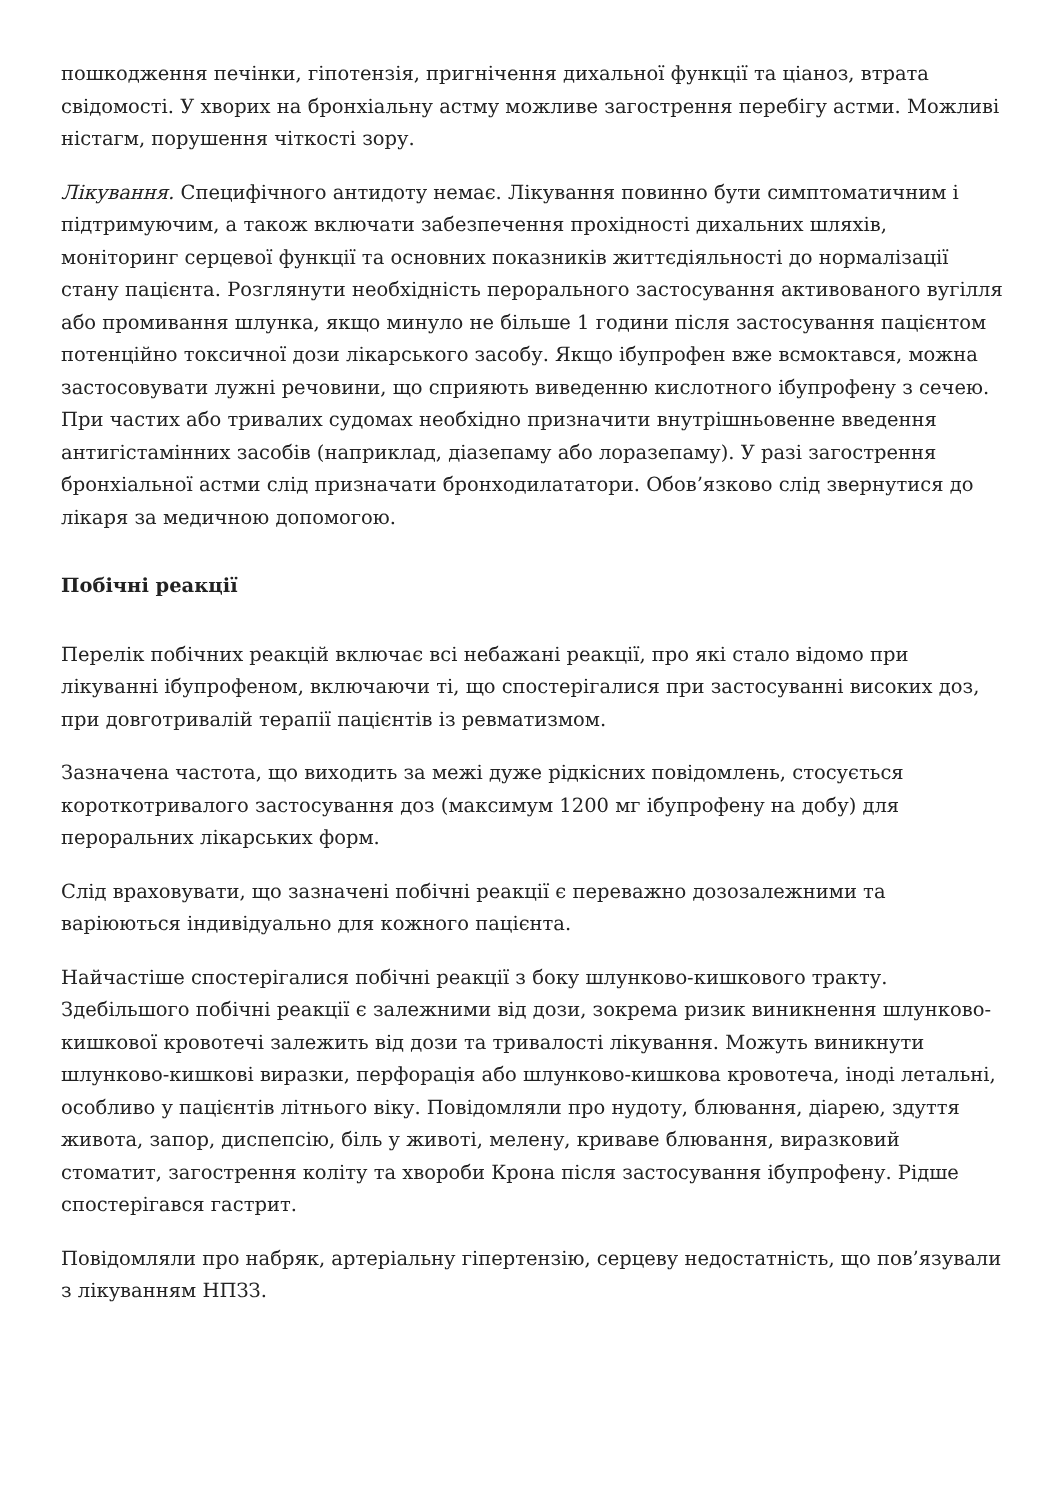пошкодження печінки, гіпотензія, пригнічення дихальної функції та ціаноз, втрата свідомості. У хворих на бронхіальну астму можливе загострення перебігу астми. Можливі ністагм, порушення чіткості зору.
Лікування. Специфічного антидоту немає. Лікування повинно бути симптоматичним і підтримуючим, а також включати забезпечення прохідності дихальних шляхів, моніторинг серцевої функції та основних показників життєдіяльності до нормалізації стану пацієнта. Розглянути необхідність перорального застосування активованого вугілля або промивання шлунка, якщо минуло не більше 1 години після застосування пацієнтом потенційно токсичної дози лікарського засобу. Якщо ібупрофен вже всмоктався, можна застосовувати лужні речовини, що сприяють виведенню кислотного ібупрофену з сечею. При частих або тривалих судомах необхідно призначити внутрішньовенне введення антигістамінних засобів (наприклад, діазепаму або лоразепаму). У разі загострення бронхіальної астми слід призначати бронходилататори. Обов’язково слід звернутися до лікаря за медичною допомогою.
Побічні реакції
Перелік побічних реакцій включає всі небажані реакції, про які стало відомо при лікуванні ібупрофеном, включаючи ті, що спостерігалися при застосуванні високих доз, при довготривалій терапії пацієнтів із ревматизмом.
Зазначена частота, що виходить за межі дуже рідкісних повідомлень, стосується короткотривалого застосування доз (максимум 1200 мг ібупрофену на добу) для пероральних лікарських форм.
Слід враховувати, що зазначені побічні реакції є переважно дозозалежними та варіюються індивідуально для кожного пацієнта.
Найчастіше спостерігалися побічні реакції з боку шлунково-кишкового тракту. Здебільшого побічні реакції є залежними від дози, зокрема ризик виникнення шлунково-кишкової кровотечі залежить від дози та тривалості лікування. Можуть виникнути шлунково-кишкові виразки, перфорація або шлунково-кишкова кровотеча, іноді летальні, особливо у пацієнтів літнього віку. Повідомляли про нудоту, блювання, діарею, здуття живота, запор, диспепсію, біль у животі, мелену, криваве блювання, виразковий стоматит, загострення коліту та хвороби Крона після застосування ібупрофену. Рідше спостерігався гастрит.
Повідомляли про набряк, артеріальну гіпертензію, серцеву недостатність, що пов’язували з лікуванням НПЗЗ.